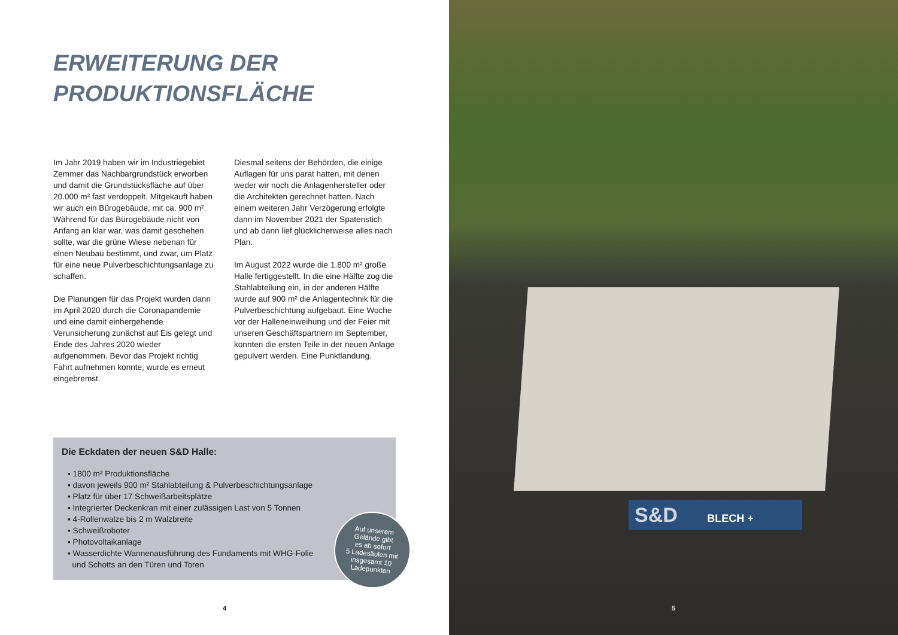ERWEITERUNG DER
PRODUKTIONSFLÄCHE
Im Jahr 2019 haben wir im Industriegebiet Zemmer das Nachbargrundstück erworben und damit die Grundstücks­fläche auf über 20.000 m² fast verdoppelt. Mitgekauft haben wir auch ein Bürogebäude, mit ca. 900 m². Während für das Bürogebäude nicht von Anfang an klar war, was damit geschehen sollte, war die grüne Wiese nebenan für einen Neubau bestimmt, und zwar, um Platz für eine neue Pulverbeschichtungsanlage zu schaffen.
Die Planungen für das Projekt wurden dann im April 2020 durch die Coronapandemie und eine damit einhergehende Verunsicherung zunächst auf Eis gelegt und Ende des Jahres 2020 wieder aufgenommen. Bevor das Projekt richtig Fahrt aufnehmen konnte, wurde es erneut eingebremst.
Diesmal seitens der Behörden, die einige Auflagen für uns parat hatten, mit denen weder wir noch die Anlagenhersteller oder die Architekten gerechnet hatten. Nach einem weiteren Jahr Verzögerung erfolgte dann im November 2021 der Spatenstich und ab dann lief glücklicher­weise alles nach Plan.
Im August 2022 wurde die 1.800 m² große Halle fertiggestellt. In die eine Hälfte zog die Stahlabteilung ein, in der anderen Hälfte wurde auf 900 m² die Anlagen­technik für die Pulverbeschichtung aufgebaut. Eine Woche vor der Halleneinweihung und der Feier mit unseren Geschäftspartnern im September, konnten die ersten Teile in der neuen Anlage gepulvert werden. Eine Punktlandung.
Die Eckdaten der neuen S&D Halle:
▪ 1800 m² Produktionsfläche
▪ davon jeweils 900 m² Stahlabteilung & Pulverbeschichtungsanlage
▪ Platz für über 17 Schweißarbeitsplätze
▪ Integrierter Deckenkran mit einer zulässigen Last von 5 Tonnen
▪ 4-Rollenwalze bis 2 m Walzbreite
▪ Schweißroboter
▪ Photovoltaikanlage
▪ Wasserdichte Wannenausführung des Fundaments mit WHG-Folie
und Schotts an den Türen und Toren
Auf unserem
Gelände gibt
es ab sofort
5 Ladesäulen mit
insgesamt 10
Ladepunkten
4
S&D BLECH +
5